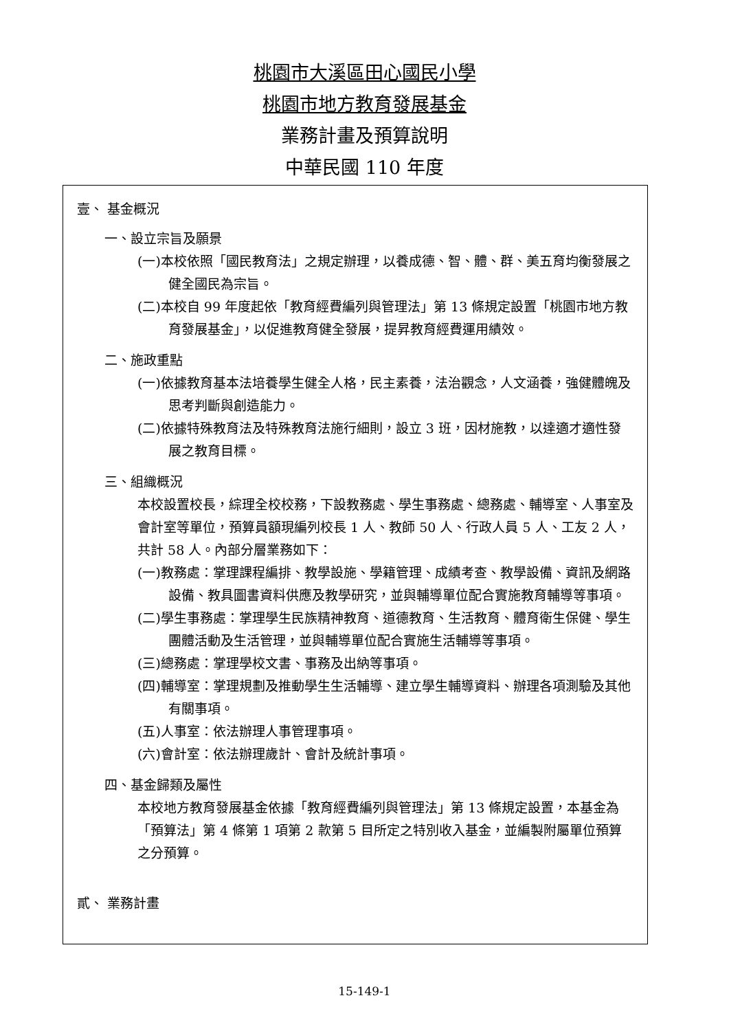桃園市大溪區田心國民小學
桃園市地方教育發展基金
業務計畫及預算說明
中華民國 110 年度
壹、 基金概況
一、設立宗旨及願景
(一)本校依照「國民教育法」之規定辦理，以養成德、智、體、群、美五育均衡發展之健全國民為宗旨。
(二)本校自 99 年度起依「教育經費編列與管理法」第 13 條規定設置「桃園市地方教育發展基金」，以促進教育健全發展，提昇教育經費運用績效。
二、施政重點
(一)依據教育基本法培養學生健全人格，民主素養，法治觀念，人文涵養，強健體魄及思考判斷與創造能力。
(二)依據特殊教育法及特殊教育法施行細則，設立 3 班，因材施教，以達適才適性發展之教育目標。
三、組織概況
本校設置校長，綜理全校校務，下設教務處、學生事務處、總務處、輔導室、人事室及會計室等單位，預算員額現編列校長 1 人、教師 50 人、行政人員 5 人、工友 2 人，共計 58 人。內部分層業務如下：
(一)教務處：掌理課程編排、教學設施、學籍管理、成績考查、教學設備、資訊及網路設備、教具圖書資料供應及教學研究，並與輔導單位配合實施教育輔導等事項。
(二)學生事務處：掌理學生民族精神教育、道德教育、生活教育、體育衛生保健、學生團體活動及生活管理，並與輔導單位配合實施生活輔導等事項。
(三)總務處：掌理學校文書、事務及出納等事項。
(四)輔導室：掌理規劃及推動學生生活輔導、建立學生輔導資料、辦理各項測驗及其他有關事項。
(五)人事室：依法辦理人事管理事項。
(六)會計室：依法辦理歲計、會計及統計事項。
四、基金歸類及屬性
本校地方教育發展基金依據「教育經費編列與管理法」第 13 條規定設置，本基金為「預算法」第 4 條第 1 項第 2 款第 5 目所定之特別收入基金，並編製附屬單位預算之分預算。
貳、 業務計畫
15-149-1